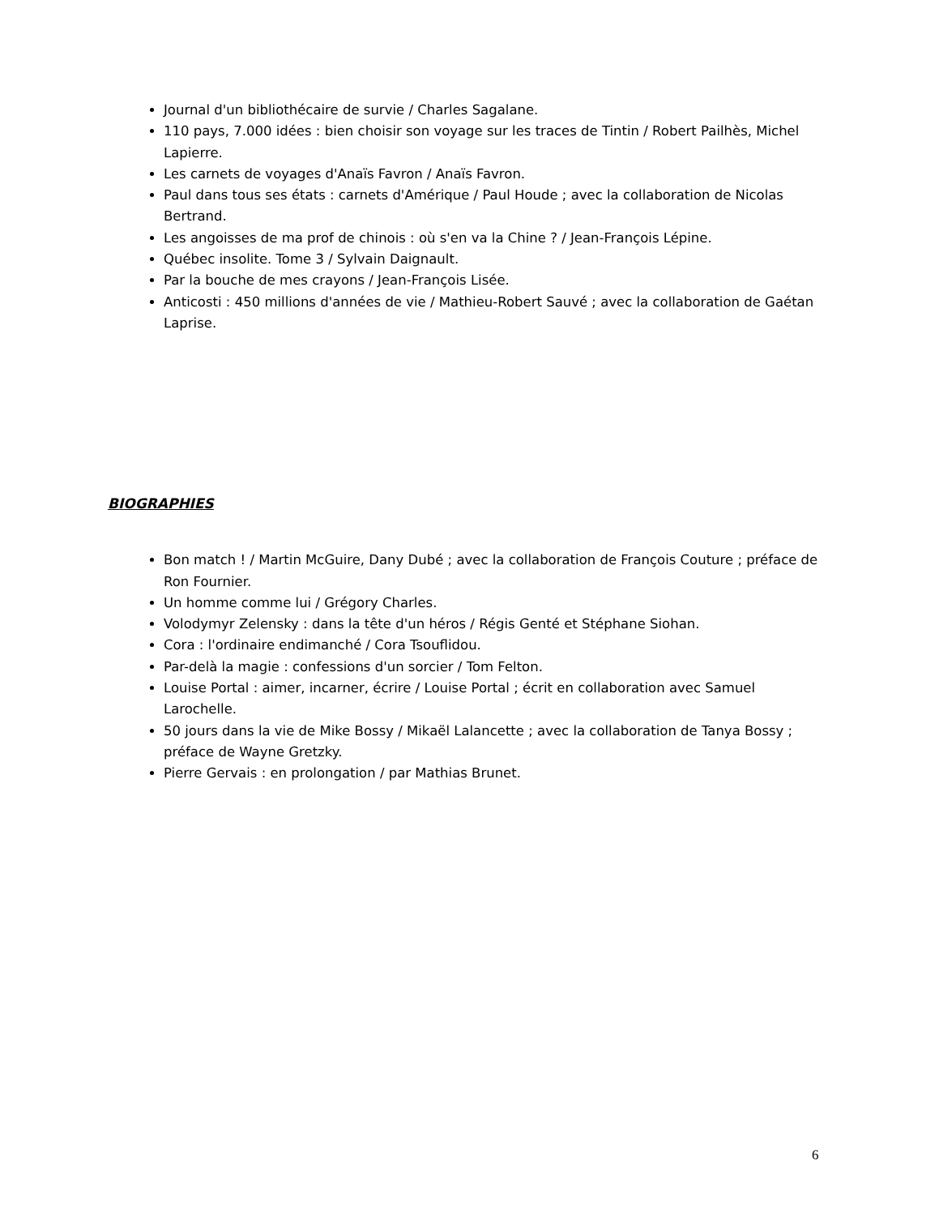Journal d'un bibliothécaire de survie / Charles Sagalane.
110 pays, 7.000 idées : bien choisir son voyage sur les traces de Tintin / Robert Pailhès, Michel Lapierre.
Les carnets de voyages d'Anaïs Favron / Anaïs Favron.
Paul dans tous ses états : carnets d'Amérique / Paul Houde ; avec la collaboration de Nicolas Bertrand.
Les angoisses de ma prof de chinois : où s'en va la Chine ? / Jean-François Lépine.
Québec insolite. Tome 3 / Sylvain Daignault.
Par la bouche de mes crayons / Jean-François Lisée.
Anticosti : 450 millions d'années de vie / Mathieu-Robert Sauvé ; avec la collaboration de Gaétan Laprise.
BIOGRAPHIES
Bon match ! / Martin McGuire, Dany Dubé ; avec la collaboration de François Couture ; préface de Ron Fournier.
Un homme comme lui / Grégory Charles.
Volodymyr Zelensky : dans la tête d'un héros / Régis Genté et Stéphane Siohan.
Cora : l'ordinaire endimanché / Cora Tsouflidou.
Par-delà la magie : confessions d'un sorcier / Tom Felton.
Louise Portal : aimer, incarner, écrire / Louise Portal ; écrit en collaboration avec Samuel Larochelle.
50 jours dans la vie de Mike Bossy / Mikaël Lalancette ; avec la collaboration de Tanya Bossy ; préface de Wayne Gretzky.
Pierre Gervais : en prolongation / par Mathias Brunet.
6